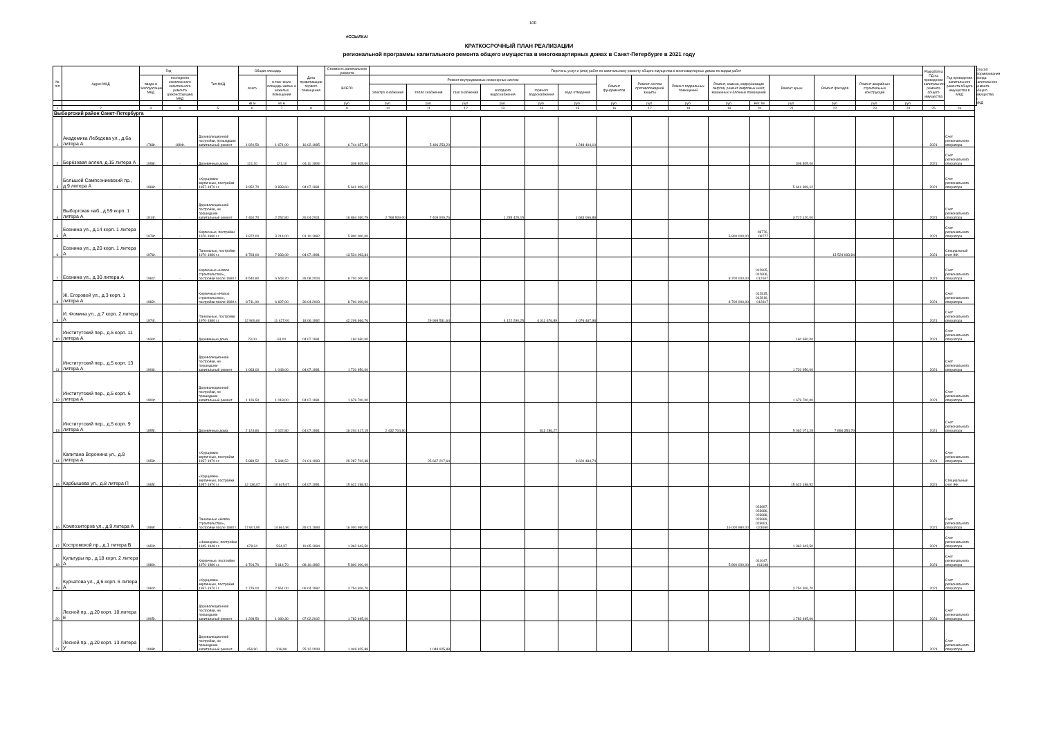100
#ССЫЛКА!
КРАТКОСРОЧНЫЙ ПЛАН РЕАЛИЗАЦИИ
региональной программы капитального ремонта общего имущества в многоквартирных домах в Санкт-Петербурге в 2021 году
| № п/п | Адрес МКД | Год | | Тип МКД | Общая площадь | | Дата приватизации первого помещения | Стоимость капитального ремонта | Перечень услуг и (или) работ по капитальному ремонту общего имущества в многоквартирных домах по видам работ | | | | | | | | | | | | | | | Разработка ПД на проведение капитального ремонта общего имущества | Год проведения капитального ремонта общего имущества в МКД | Способ формирования фонда капитального ремонта общего имущества в МКД |
| --- | --- | --- | --- | --- | --- | --- | --- | --- | --- | --- | --- | --- | --- | --- | --- | --- | --- | --- | --- | --- | --- | --- | --- | --- | --- | --- |
| | | ввода в эксплуатацию МКД | последнего комплексного капитального ремонта (реконструкции) МКД | | всего | в том числе площадь жилых и нежилых помещений | | ВСЕГО | Ремонт внутридомовых инженерных систем | | | | | | Ремонт фундаментов | Ремонт систем противопожарной защиты | Ремонт подвальных помещений | Ремонт, замена, модернизация лифтов, ремонт лифтовых шахт, машинных и блочных помещений | | Ремонт крыш | Ремонт фасадов | Ремонт аварийных строительных конструкций | | | | |
| | | | | | | | | | электро снабжения | тепло снабжения | газо снабжения | холодного водоснабжения | горячего водоснабжения | водо отведения | | | | | | | | | | | | |
| | | | | | кв.м | кв.м | | руб. | руб. | руб. | руб. | руб. | руб. | руб. | руб. | руб. | руб. | руб. | Рег. № | руб. | руб. | руб. | руб. | | | |
| 1 | 2 | 3 | 4 | 5 | 6 | 7 | 8 | 9 | 10 | 11 | 12 | 13 | 14 | 15 | 16 | 17 | 18 | 19 | 20 | 21 | 22 | 23 | 24 | 25 | 26 | |
| Выборгский район Санкт-Петербурга | | | | | | | | | | | | | | | | | | | | | | | | | | |
| 1 | Академика Лебедева ул., д.6а литера А | 1768г. | 1894г. | Дореволюционной постройки, прошедшие капитальный ремонт | 1 920,50 | 1 671,00 | 16.02.1995 | 6 744 657,30 | | 5 496 253,20 | | | | 1 248 404,10 | | | | | | | | | | 2021 | Счет регионального оператора | |
| 2 | Берёзовая аллея, д.15 литера А | 1958г. | - | Деревянные дома | 121,10 | 121,10 | 04.11.1993 | 308 805,00 | | | | | | | | | | | | 308 805,00 | | | | 2021 | Счет регионального оператора | |
| 3 | Большой Сампсониевский пр., д.9 литера А | 1966г. | - | «Хрущевки» кирпичные, постройки 1957-1970 г.г. | 3 952,70 | 3 833,60 | 04.07.1991 | 5 641 909,12 | | | | | | | | | | | | 5 641 909,12 | | | | 2021 | Счет регионального оператора | |
| 4 | Выборгская наб., д.59 корп. 1 литера А | 1914г. | - | Дореволюционной постройки, не прошедшие капитальный ремонт | 2 460,70 | 2 252,80 | 26.04.2001 | 16 864 030,79 | 2 768 509,00 | 7 409 909,76 | | 1 285 425,15 | | 1 683 066,88 | | | | | | 3 717 120,00 | | | | 2021 | Счет регионального оператора | |
| 5 | Есенина ул., д.14 корп. 1 литера А | 1979г. | - | Кирпичные, постройки 1970-1980 г.г. | 3 872,00 | 3 214,00 | 01.10.1992 | 5 800 000,00 | | | | | | | | | | 5 800 000,00 | 08776, 08777 | | | | | 2021 | Счет регионального оператора | |
| 6 | Есенина ул., д.20 корп. 1 литера А | 1976г. | - | Панельные, постройки 1970-1980 г.г. | 8 793,00 | 7 933,09 | 04.07.1991 | 13 524 093,84 | | | | | | | | | | | | | 13 524 093,84 | | | 2021 | Специальный счет ЖК | |
| 7 | Есенина ул., д.30 литера А | 1981г. | - | Кирпичные «Новое строительство», постройки после 1980 г. | 8 540,80 | 6 543,70 | 28.08.2003 | 8 700 000,00 | | | | | | | | | | 8 700 000,00 | 012605, 012606, 012607 | | | | | 2021 | Счет регионального оператора | |
| 8 | Ж. Егоровой ул., д.3 корп. 1 литера А | 1982г. | - | Кирпичные «Новое строительство», постройки после 1980 г. | 8 711,00 | 6 697,00 | 30.04.2003 | 8 700 000,00 | | | | | | | | | | 8 700 000,00 | 012815, 012816, 012817 | | | | | 2021 | Счет регионального оператора | |
| 9 | И. Фомина ул., д.7 корп. 2 литера А | 1974г. | - | Панельные, постройки 1970-1980 г.г. | 12 969,60 | 11 427,00 | 18.06.1992 | 42 209 966,76 | | 29 999 531,64 | | 4 122 290,25 | 4 011 676,89 | 4 076 467,98 | | | | | | | | | | 2021 | Счет регионального оператора | |
| 10 | Институтский пер., д.5 корп. 11 литера А | 1930г. | - | Деревянные дома | 73,00 | 63,00 | 04.07.1991 | 160 650,00 | | | | | | | | | | | | 160 650,00 | | | | 2021 | Счет регионального оператора | |
| 11 | Институтский пер., д.5 корп. 13 литера А | 1906г. | - | Дореволюционной постройки, не прошедшие капитальный ремонт | 1 063,00 | 1 043,00 | 04.07.1991 | 1 720 950,00 | | | | | | | | | | | | 1 720 950,00 | | | | 2021 | Счет регионального оператора | |
| 12 | Институтский пер., д.5 корп. 6 литера А | 1900г. | - | Дореволюционной постройки, не прошедшие капитальный ремонт | 1 126,50 | 1 018,00 | 04.07.1991 | 1 679 700,00 | | | | | | | | | | | | 1 679 700,00 | | | | 2021 | Счет регионального оператора | |
| 13 | Институтский пер., д.5 корп. 9 литера А | 1855г. | - | Деревянные дома | 2 124,80 | 2 022,80 | 04.07.1991 | 16 204 417,15 | 2 432 704,80 | | | | 813 286,27 | | | | | | | 5 062 071,29 | 7 896 354,79 | | | 2021 | Счет регионального оператора | |
| 14 | Капитана Воронина ул., д.8 литера А | 1959г. | - | «Хрущевки» кирпичные, постройки 1957-1970 г.г. | 5 889,52 | 5 344,52 | 21.01.1993 | 29 287 702,38 | | 25 667 217,64 | | | | 3 620 484,74 | | | | | | | | | | 2021 | Счет регионального оператора | |
| 15 | Карбышева ул., д.8 литера П | 1965г. | - | «Хрущевки» кирпичные, постройки 1957-1970 г.г. | 12 136,07 | 10 615,07 | 04.07.1991 | 15 622 198,52 | | | | | | | | | | | | 15 622 198,52 | | | | 2021 | Специальный счет ЖК | |
| 16 | Композиторов ул., д.9 литера А | 1989г. | - | Панельные «Новое строительство», постройки после 1980 г. | 17 601,90 | 14 661,90 | 28.01.1993 | 16 000 980,00 | | | | | | | | | | 16 000 980,00 | 023687, 023686, 023688, 023689, 023691, 023690 | | | | | 2021 | Счет регионального оператора | |
| 17 | Костромской пр., д.1 литера В | 1950г. | - | «Немецкие», постройки 1945-1948 г.г. | 678,34 | 534,37 | 19.05.1994 | 1 362 643,50 | | | | | | | | | | | | 1 362 643,50 | | | | 2021 | Счет регионального оператора | |
| 18 | Культуры пр., д.18 корп. 2 литера А | 1980г. | - | Кирпичные, постройки 1970-1980 г.г. | 6 704,70 | 5 614,70 | 08.10.1992 | 5 800 000,00 | | | | | | | | | | 5 800 000,00 | 011047, 011048 | | | | | 2021 | Счет регионального оператора | |
| 19 | Курчатова ул., д.6 корп. 6 литера А | 1960г. | - | «Хрущевки» кирпичные, постройки 1957-1970 г.г. | 2 776,00 | 2 551,00 | 09.04.1992 | 3 754 306,70 | | | | | | | | | | | | 3 754 306,70 | | | | 2021 | Счет регионального оператора | |
| 20 | Лесной пр., д.20 корп. 10 литера Е | 1905г. | - | Дореволюционной постройки, не прошедшие капитальный ремонт | 1 208,50 | 1 080,30 | 07.02.2002 | 1 782 495,00 | | | | | | | | | | | | 1 782 495,00 | | | | 2021 | Счет регионального оператора | |
| 21 | Лесной пр., д.20 корп. 13 литера У | 1898г. | - | Дореволюционной постройки, не прошедшие капитальный ремонт | 456,90 | 318,90 | 25.12.2008 | 1 048 925,88 | | 1 048 925,88 | | | | | | | | | | | | | | 2021 | Счет регионального оператора | |